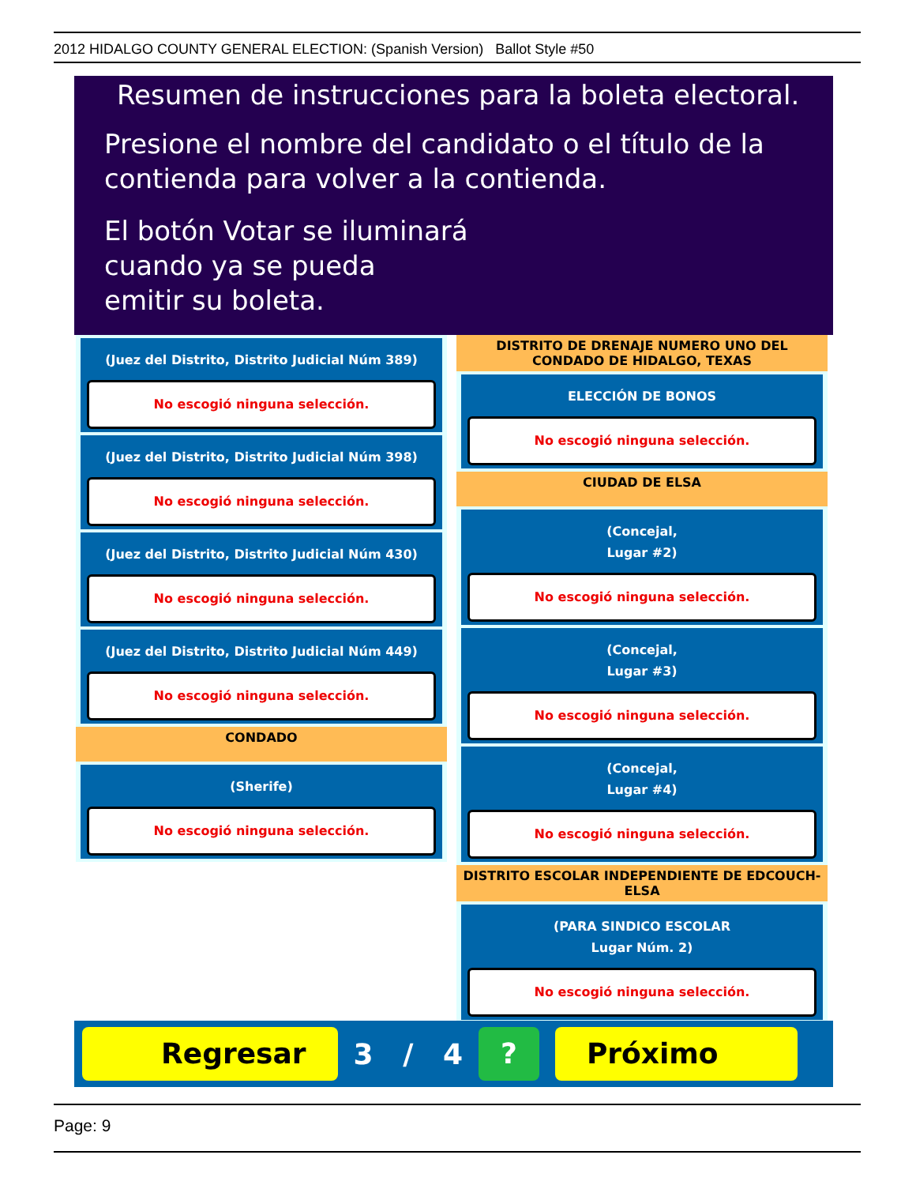2012 HIDALGO COUNTY GENERAL ELECTION: (Spanish Version) Ballot Style #50
Resumen de instrucciones para la boleta electoral.
Presione el nombre del candidato o el título de la
contienda para volver a la contienda.
El botón Votar se iluminará
cuando ya se pueda
emitir su boleta.
(Juez del Distrito, Distrito Judicial Núm 389)
No escogió ninguna selección.
(Juez del Distrito, Distrito Judicial Núm 398)
No escogió ninguna selección.
(Juez del Distrito, Distrito Judicial Núm 430)
No escogió ninguna selección.
(Juez del Distrito, Distrito Judicial Núm 449)
No escogió ninguna selección.
CONDADO
(Sherife)
No escogió ninguna selección.
DISTRITO DE DRENAJE NUMERO UNO DEL CONDADO DE HIDALGO, TEXAS
ELECCIÓN DE BONOS
No escogió ninguna selección.
CIUDAD DE ELSA
(Concejal,
Lugar #2)
No escogió ninguna selección.
(Concejal,
Lugar #3)
No escogió ninguna selección.
(Concejal,
Lugar #4)
No escogió ninguna selección.
DISTRITO ESCOLAR INDEPENDIENTE DE EDCOUCH-ELSA
(PARA SINDICO ESCOLAR
Lugar Núm. 2)
No escogió ninguna selección.
Regresar
3 / 4
? Próximo
Page: 9